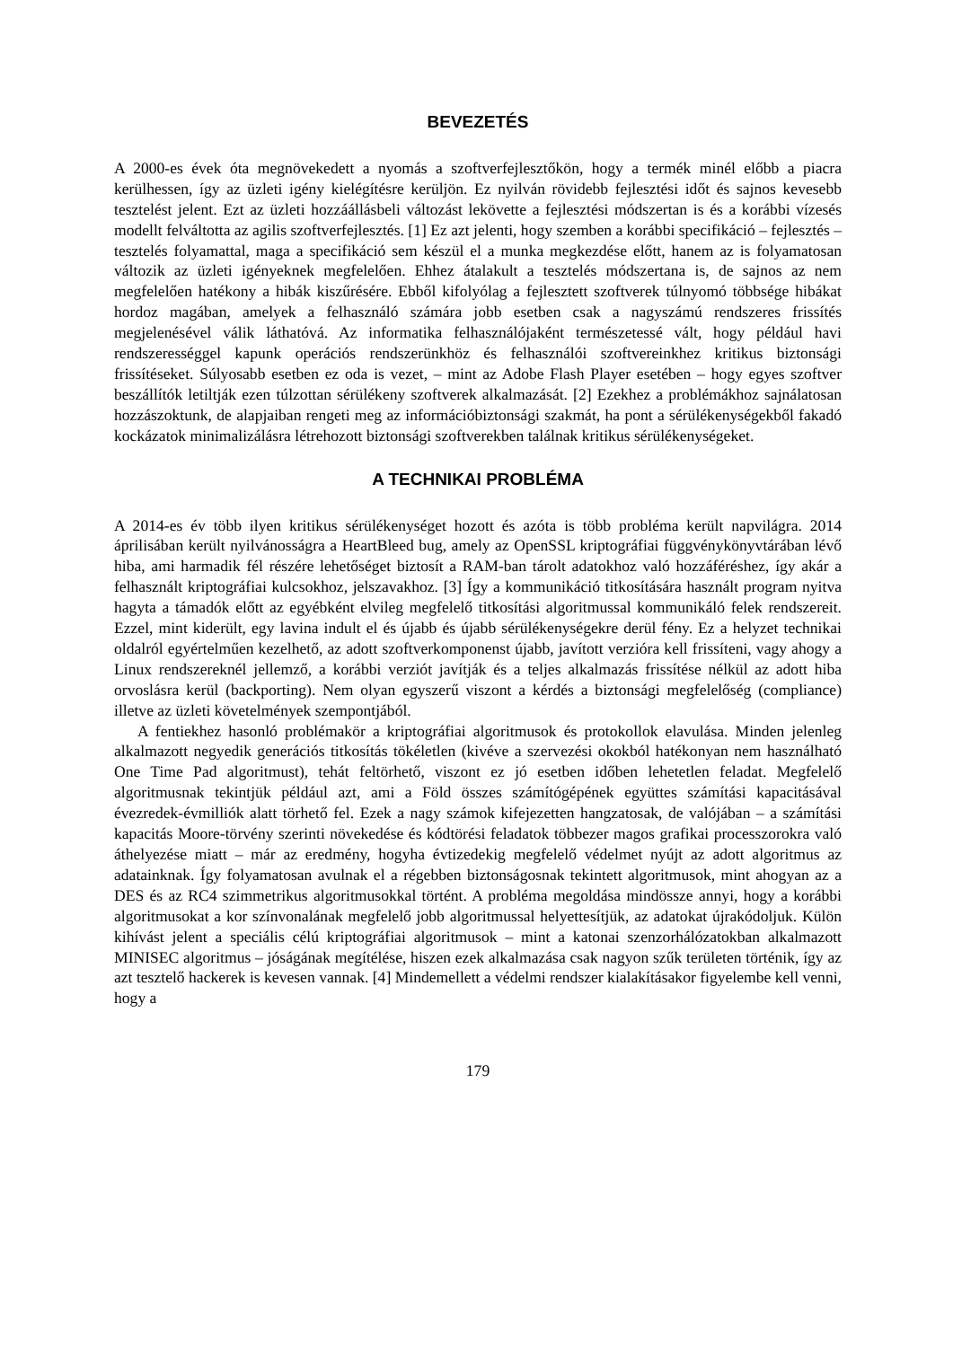BEVEZETÉS
A 2000-es évek óta megnövekedett a nyomás a szoftverfejlesztőkön, hogy a termék minél előbb a piacra kerülhessen, így az üzleti igény kielégítésre kerüljön. Ez nyilván rövidebb fejlesztési időt és sajnos kevesebb tesztelést jelent. Ezt az üzleti hozzáállásbeli változást lekövette a fejlesztési módszertan is és a korábbi vízesés modellt felváltotta az agilis szoftverfejlesztés. [1] Ez azt jelenti, hogy szemben a korábbi specifikáció – fejlesztés – tesztelés folyamattal, maga a specifikáció sem készül el a munka megkezdése előtt, hanem az is folyamatosan változik az üzleti igényeknek megfelelően. Ehhez átalakult a tesztelés módszertana is, de sajnos az nem megfelelően hatékony a hibák kiszűrésére. Ebből kifolyólag a fejlesztett szoftverek túlnyomó többsége hibákat hordoz magában, amelyek a felhasználó számára jobb esetben csak a nagyszámú rendszeres frissítés megjelenésével válik láthatóvá. Az informatika felhasználójaként természetessé vált, hogy például havi rendszerességgel kapunk operációs rendszerünkhöz és felhasználói szoftvereinkhez kritikus biztonsági frissítéseket. Súlyosabb esetben ez oda is vezet, – mint az Adobe Flash Player esetében – hogy egyes szoftver beszállítók letiltják ezen túlzottan sérülékeny szoftverek alkalmazását. [2] Ezekhez a problémákhoz sajnálatosan hozzászoktunk, de alapjaiban rengeti meg az információbiztonsági szakmát, ha pont a sérülékenységekből fakadó kockázatok minimalizálásra létrehozott biztonsági szoftverekben találnak kritikus sérülékenységeket.
A TECHNIKAI PROBLÉMA
A 2014-es év több ilyen kritikus sérülékenységet hozott és azóta is több probléma került napvilágra. 2014 áprilisában került nyilvánosságra a HeartBleed bug, amely az OpenSSL kriptográfiai függvénykönyvtárában lévő hiba, ami harmadik fél részére lehetőséget biztosít a RAM-ban tárolt adatokhoz való hozzáféréshez, így akár a felhasznált kriptográfiai kulcsokhoz, jelszavakhoz. [3] Így a kommunikáció titkosítására használt program nyitva hagyta a támadók előtt az egyébként elvileg megfelelő titkosítási algoritmussal kommunikáló felek rendszereit. Ezzel, mint kiderült, egy lavina indult el és újabb és újabb sérülékenységekre derül fény. Ez a helyzet technikai oldalról egyértelműen kezelhető, az adott szoftverkomponenst újabb, javított verzióra kell frissíteni, vagy ahogy a Linux rendszereknél jellemző, a korábbi verziót javítják és a teljes alkalmazás frissítése nélkül az adott hiba orvoslásra kerül (backporting). Nem olyan egyszerű viszont a kérdés a biztonsági megfelelőség (compliance) illetve az üzleti követelmények szempontjából.
A fentiekhez hasonló problémakör a kriptográfiai algoritmusok és protokollok elavulása. Minden jelenleg alkalmazott negyedik generációs titkosítás tökéletlen (kivéve a szervezési okokból hatékonyan nem használható One Time Pad algoritmust), tehát feltörhető, viszont ez jó esetben időben lehetetlen feladat. Megfelelő algoritmusnak tekintjük például azt, ami a Föld összes számítógépének együttes számítási kapacitásával évezredek-évmilliók alatt törhető fel. Ezek a nagy számok kifejezetten hangzatosak, de valójában – a számítási kapacitás Moore-törvény szerinti növekedése és kódtörési feladatok többezer magos grafikai processzorokra való áthelyezése miatt – már az eredmény, hogyha évtizedekig megfelelő védelmet nyújt az adott algoritmus az adatainknak. Így folyamatosan avulnak el a régebben biztonságosnak tekintett algoritmusok, mint ahogyan az a DES és az RC4 szimmetrikus algoritmusokkal történt. A probléma megoldása mindössze annyi, hogy a korábbi algoritmusokat a kor színvonalának megfelelő jobb algoritmussal helyettesítjük, az adatokat újrakódoljuk. Külön kihívást jelent a speciális célú kriptográfiai algoritmusok – mint a katonai szenzorhálózatokban alkalmazott MINISEC algoritmus – jóságának megítélése, hiszen ezek alkalmazása csak nagyon szűk területen történik, így az azt tesztelő hackerek is kevesen vannak. [4] Mindemellett a védelmi rendszer kialakításakor figyelembe kell venni, hogy a
179